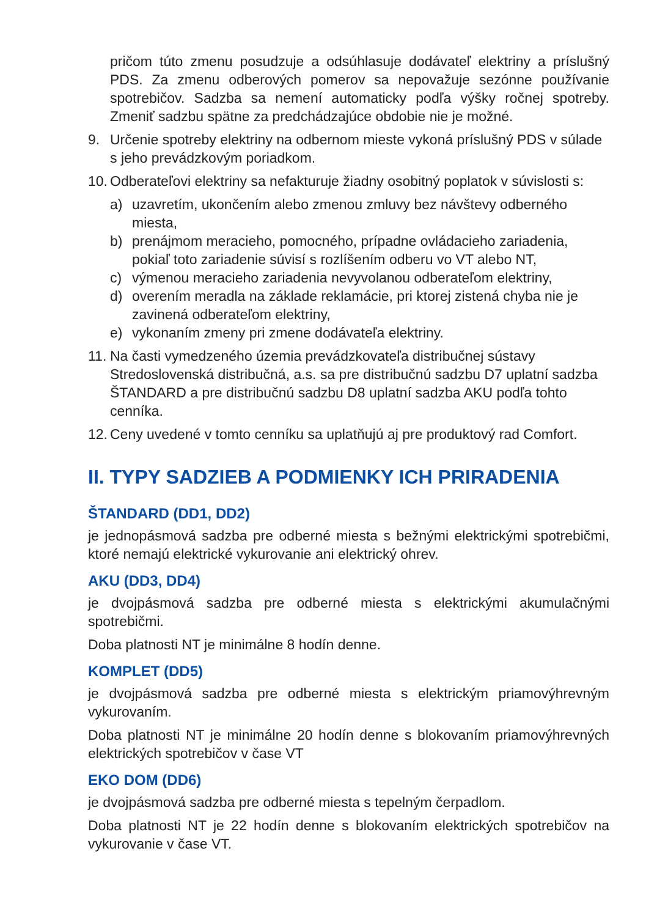pričom túto zmenu posudzuje a odsúhlasuje dodávateľ elektriny a príslušný PDS. Za zmenu odberových pomerov sa nepovažuje sezónne používanie spotrebičov. Sadzba sa nemení automaticky podľa výšky ročnej spotreby. Zmeniť sadzbu spätne za predchádzajúce obdobie nie je možné.
9. Určenie spotreby elektriny na odbernom mieste vykoná príslušný PDS v súlade s jeho prevádzkovým poriadkom.
10.
Odberateľovi elektriny sa nefakturuje žiadny osobitný poplatok v súvislosti s:
a) uzavretím, ukončením alebo zmenou zmluvy bez návštevy odberného miesta,
b) prenájmom meracieho, pomocného, prípadne ovládacieho zariadenia, pokiaľ toto zariadenie súvisí s rozlíšením odberu vo VT alebo NT,
c) výmenou meracieho zariadenia nevyvolanou odberateľom elektriny,
d) overením meradla na základe reklamácie, pri ktorej zistená chyba nie je zavinená odberateľom elektriny,
e) vykonaním zmeny pri zmene dodávateľa elektriny.
11. Na časti vymedzeného územia prevádzkovateľa distribučnej sústavy Stredoslovenská distribučná, a.s. sa pre distribučnú sadzbu D7 uplatní sadzba ŠTANDARD a pre distribučnú sadzbu D8 uplatní sadzba AKU podľa tohto cenníka.
12. Ceny uvedené v tomto cenníku sa uplatňujú aj pre produktový rad Comfort.
II. TYPY SADZIEB A PODMIENKY ICH PRIRADENIA
ŠTANDARD (DD1, DD2)
je jednopásmová sadzba pre odberné miesta s bežnými elektrickými spotrebičmi, ktoré nemajú elektrické vykurovanie ani elektrický ohrev.
AKU (DD3, DD4)
je dvojpásmová sadzba pre odberné miesta s elektrickými akumulačnými spotrebičmi.
Doba platnosti NT je minimálne 8 hodín denne.
KOMPLET (DD5)
je dvojpásmová sadzba pre odberné miesta s elektrickým priamovýhrevným vykurovaním.
Doba platnosti NT je minimálne 20 hodín denne s blokovaním priamovýhrevných elektrických spotrebičov v čase VT
EKO DOM (DD6)
je dvojpásmová sadzba pre odberné miesta s tepelným čerpadlom.
Doba platnosti NT je 22 hodín denne s blokovaním elektrických spotrebičov na vykurovanie v čase VT.